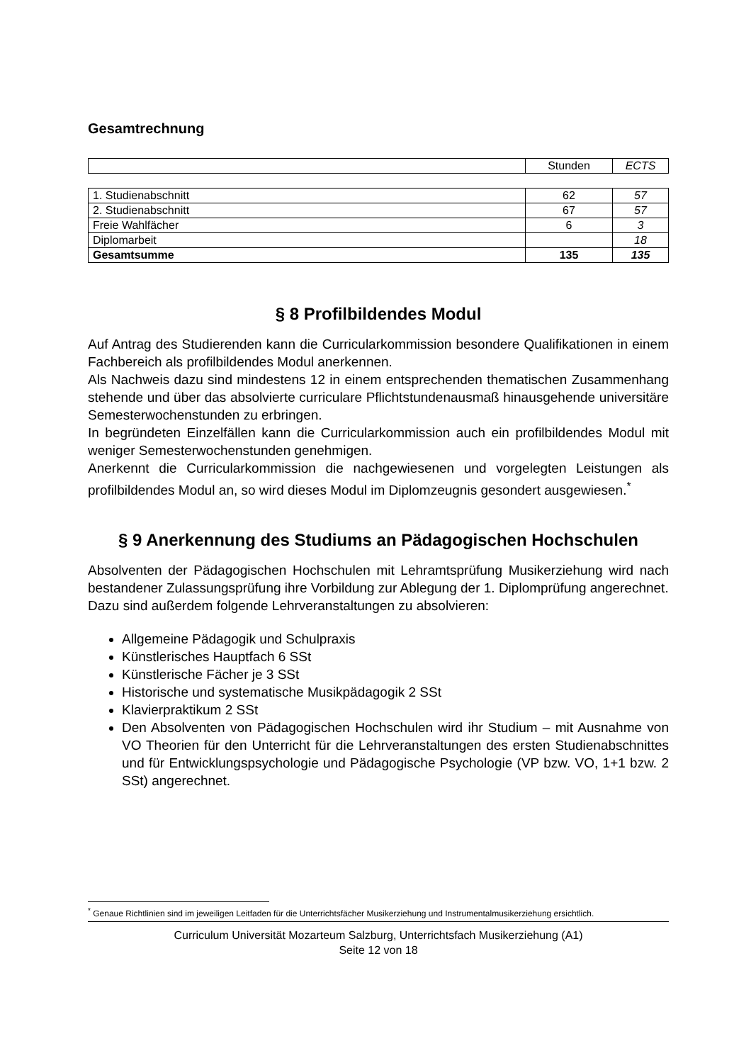Gesamtrechnung
| | Stunden | ECTS |
| 1. Studienabschnitt | 62 | 57 |
| 2. Studienabschnitt | 67 | 57 |
| Freie Wahlfächer | 6 | 3 |
| Diplomarbeit | | 18 |
| Gesamtsumme | 135 | 135 |
§ 8 Profilbildendes Modul
Auf Antrag des Studierenden kann die Curricularkommission besondere Qualifikationen in einem Fachbereich als profilbildendes Modul anerkennen.
Als Nachweis dazu sind mindestens 12 in einem entsprechenden thematischen Zusammenhang stehende und über das absolvierte curriculare Pflichtstundenausmaß hinausgehende universitäre Semesterwochenstunden zu erbringen.
In begründeten Einzelfällen kann die Curricularkommission auch ein profilbildendes Modul mit weniger Semesterwochenstunden genehmigen.
Anerkennt die Curricularkommission die nachgewiesenen und vorgelegten Leistungen als profilbildendes Modul an, so wird dieses Modul im Diplomzeugnis gesondert ausgewiesen.<sup>*</sup>
§ 9 Anerkennung des Studiums an Pädagogischen Hochschulen
Absolventen der Pädagogischen Hochschulen mit Lehramtsprüfung Musikerziehung wird nach bestandener Zulassungsprüfung ihre Vorbildung zur Ablegung der 1. Diplomprüfung angerechnet.
Dazu sind außerdem folgende Lehrveranstaltungen zu absolvieren:
Allgemeine Pädagogik und Schulpraxis
Künstlerisches Hauptfach 6 SSt
Künstlerische Fächer je 3 SSt
Historische und systematische Musikpädagogik 2 SSt
Klavierpraktikum 2 SSt
Den Absolventen von Pädagogischen Hochschulen wird ihr Studium – mit Ausnahme von VO Theorien für den Unterricht für die Lehrveranstaltungen des ersten Studienabschnittes und für Entwicklungspsychologie und Pädagogische Psychologie (VP bzw. VO, 1+1 bzw. 2 SSt) angerechnet.
<sup>*</sup> Genaue Richtlinien sind im jeweiligen Leitfaden für die Unterrichtsfächer Musikerziehung und Instrumentalmusikerziehung ersichtlich.
Curriculum Universität Mozarteum Salzburg, Unterrichtsfach Musikerziehung (A1)
Seite 12 von 18